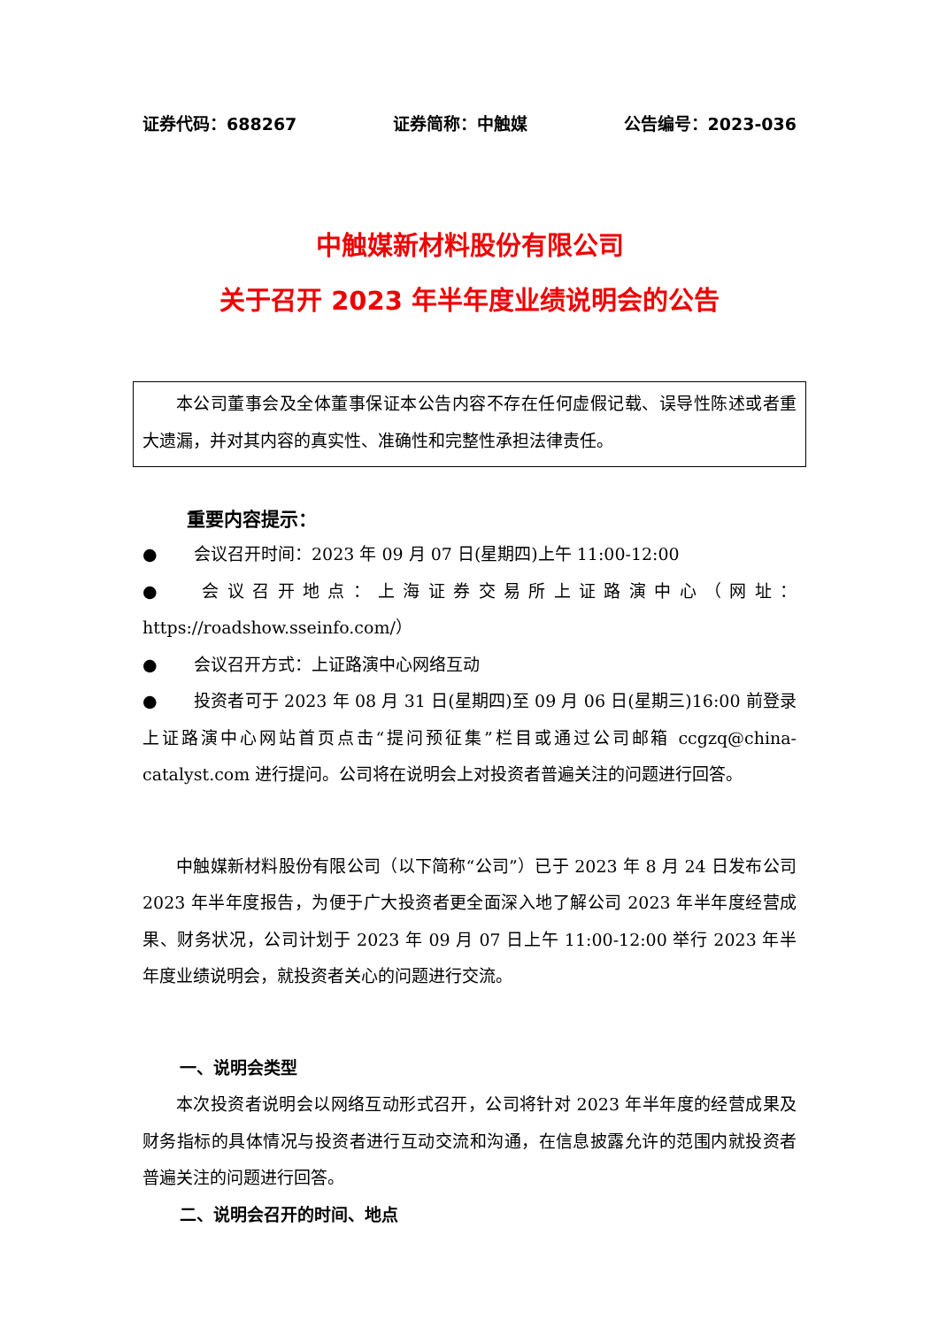证券代码：688267 证券简称：中触媒 公告编号：2023-036
中触媒新材料股份有限公司
关于召开 2023 年半年度业绩说明会的公告
本公司董事会及全体董事保证本公告内容不存在任何虚假记载、误导性陈述或者重大遗漏，并对其内容的真实性、准确性和完整性承担法律责任。
重要内容提示：
● 会议召开时间：2023 年 09 月 07 日(星期四)上午 11:00-12:00
● 会议召开地点：上海证券交易所上证路演中心（网址：https://roadshow.sseinfo.com/）
● 会议召开方式：上证路演中心网络互动
● 投资者可于 2023 年 08 月 31 日(星期四)至 09 月 06 日(星期三)16:00 前登录上证路演中心网站首页点击“提问预征集”栏目或通过公司邮箱 ccgzq@china-catalyst.com 进行提问。公司将在说明会上对投资者普遍关注的问题进行回答。
中触媒新材料股份有限公司（以下简称“公司”）已于 2023 年 8 月 24 日发布公司 2023 年半年度报告，为便于广大投资者更全面深入地了解公司 2023 年半年度经营成果、财务状况，公司计划于 2023 年 09 月 07 日上午 11:00-12:00 举行 2023 年半年度业绩说明会，就投资者关心的问题进行交流。
一、说明会类型
本次投资者说明会以网络互动形式召开，公司将针对 2023 年半年度的经营成果及财务指标的具体情况与投资者进行互动交流和沟通，在信息披露允许的范围内就投资者普遍关注的问题进行回答。
二、说明会召开的时间、地点